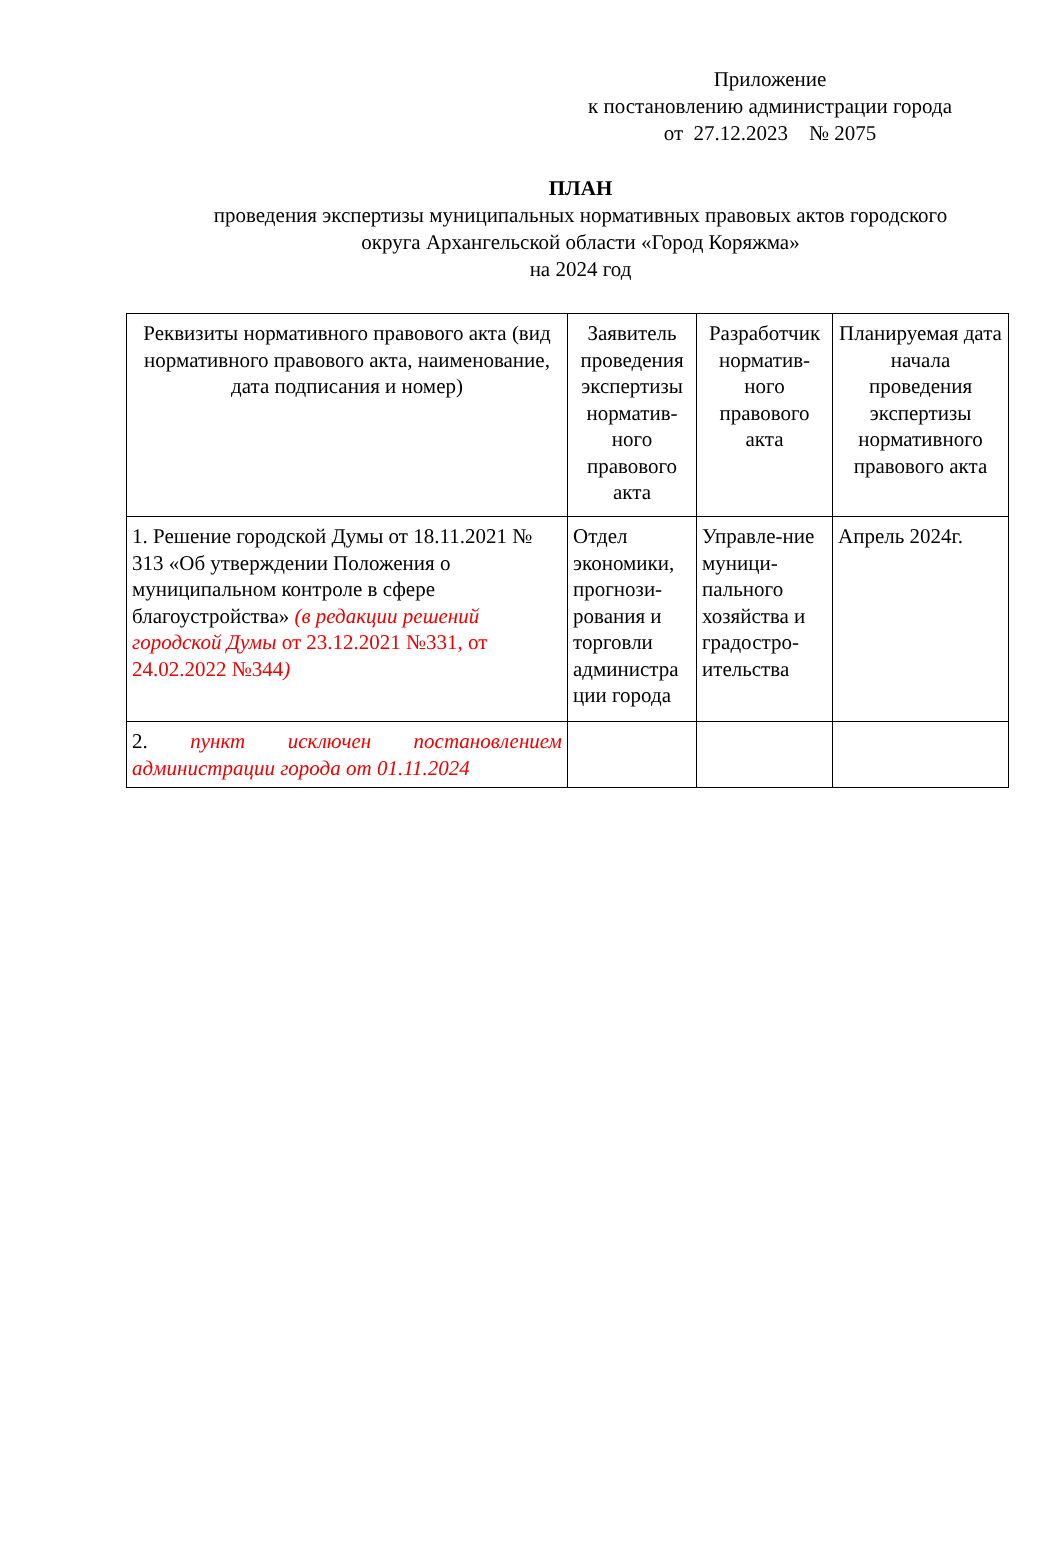Приложение
к постановлению администрации города
от 27.12.2023 № 2075
ПЛАН
проведения экспертизы муниципальных нормативных правовых актов городского
округа Архангельской области «Город Коряжма»
на 2024 год
| Реквизиты нормативного правового акта (вид нормативного правового акта, наименование, дата подписания и номер) | Заявитель проведения экспертизы норматив-ного правового акта | Разработчик норматив-ного правового акта | Планируемая дата начала проведения экспертизы нормативного правового акта |
| 1. Решение городской Думы от 18.11.2021 № 313 «Об утверждении Положения о муниципальном контроле в сфере благоустройства» (в редакции решений городской Думы от 23.12.2021 №331, от 24.02.2022 №344 ) | Отдел экономики, прогнози-рования и торговли администра ции города | Управле-ние муници-пального хозяйства и градостро-ительства | Апрель 2024г. |
| 2. пункт исключен постановлением администрации города от 01.11.2024 | | | |